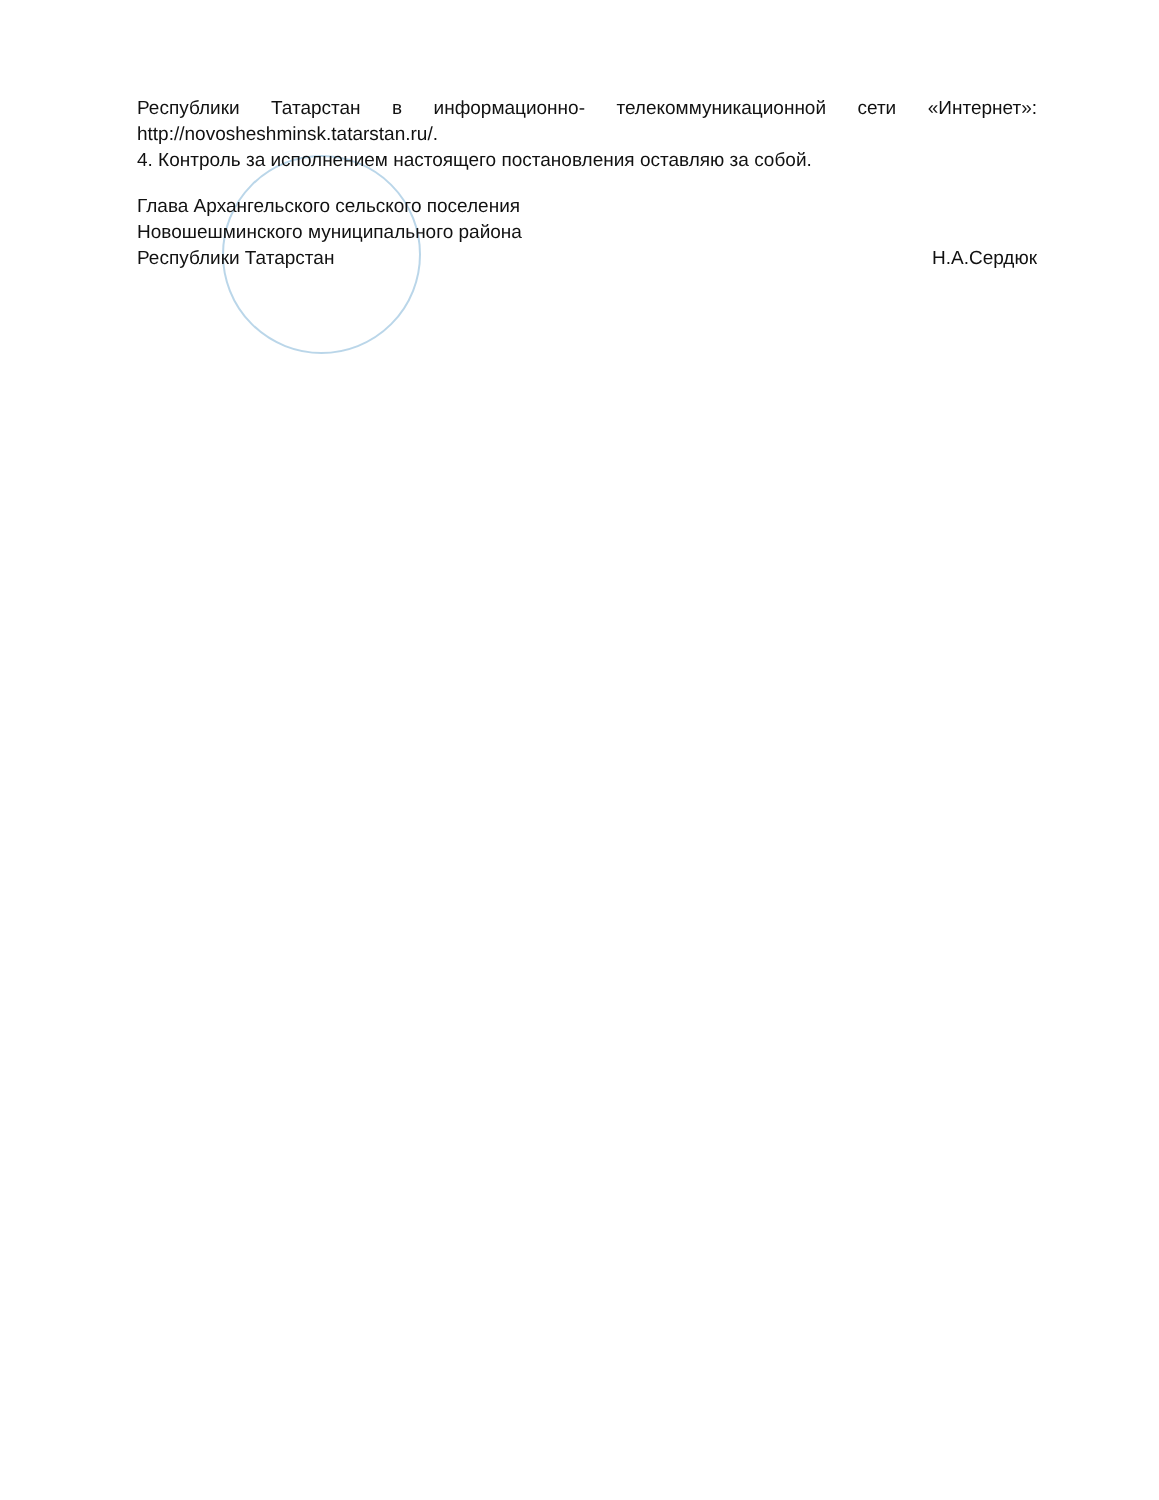Республики Татарстан в информационно- телекоммуникационной сети «Интернет»: http://novosheshminsk.tatarstan.ru/.
4. Контроль за исполнением настоящего постановления оставляю за собой.
Глава Архангельского сельского поселения
Новошешминского муниципального района
Республики Татарстан
Н.А.Сердюк